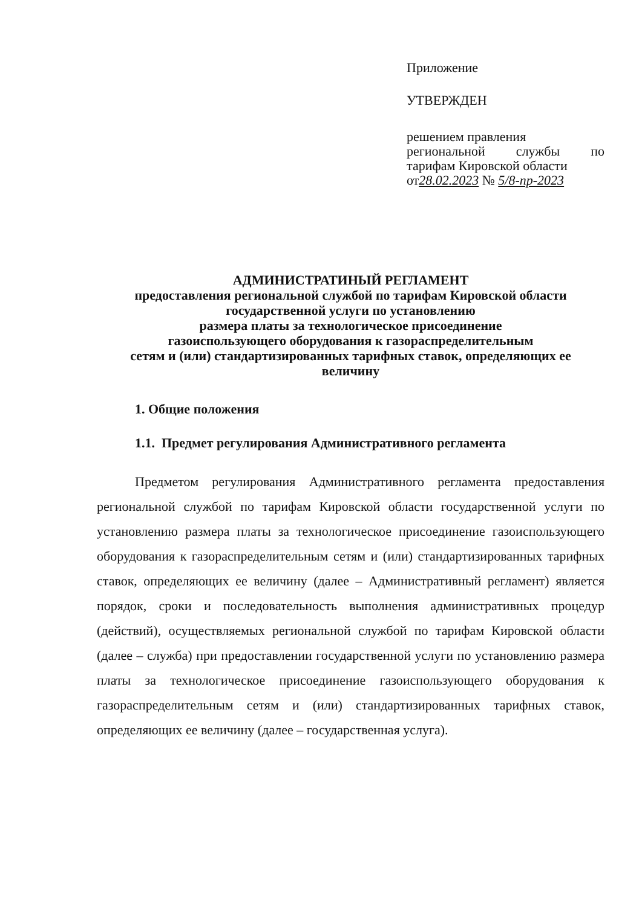Приложение
УТВЕРЖДЕН
решением правления
региональной службы по
тарифам Кировской области
от28.02.2023 № 5/8-пр-2023
АДМИНИСТРАТИНЫЙ РЕГЛАМЕНТ
предоставления региональной службой по тарифам Кировской области
государственной услуги по установлению
размера платы за технологическое присоединение
газоиспользующего оборудования к газораспределительным
сетям и (или) стандартизированных тарифных ставок, определяющих ее
величину
1. Общие положения
1.1. Предмет регулирования Административного регламента
Предметом регулирования Административного регламента предоставления региональной службой по тарифам Кировской области государственной услуги по установлению размера платы за технологическое присоединение газоиспользующего оборудования к газораспределительным сетям и (или) стандартизированных тарифных ставок, определяющих ее величину (далее – Административный регламент) является порядок, сроки и последовательность выполнения административных процедур (действий), осуществляемых региональной службой по тарифам Кировской области (далее – служба) при предоставлении государственной услуги по установлению размера платы за технологическое присоединение газоиспользующего оборудования к газораспределительным сетям и (или) стандартизированных тарифных ставок, определяющих ее величину (далее – государственная услуга).